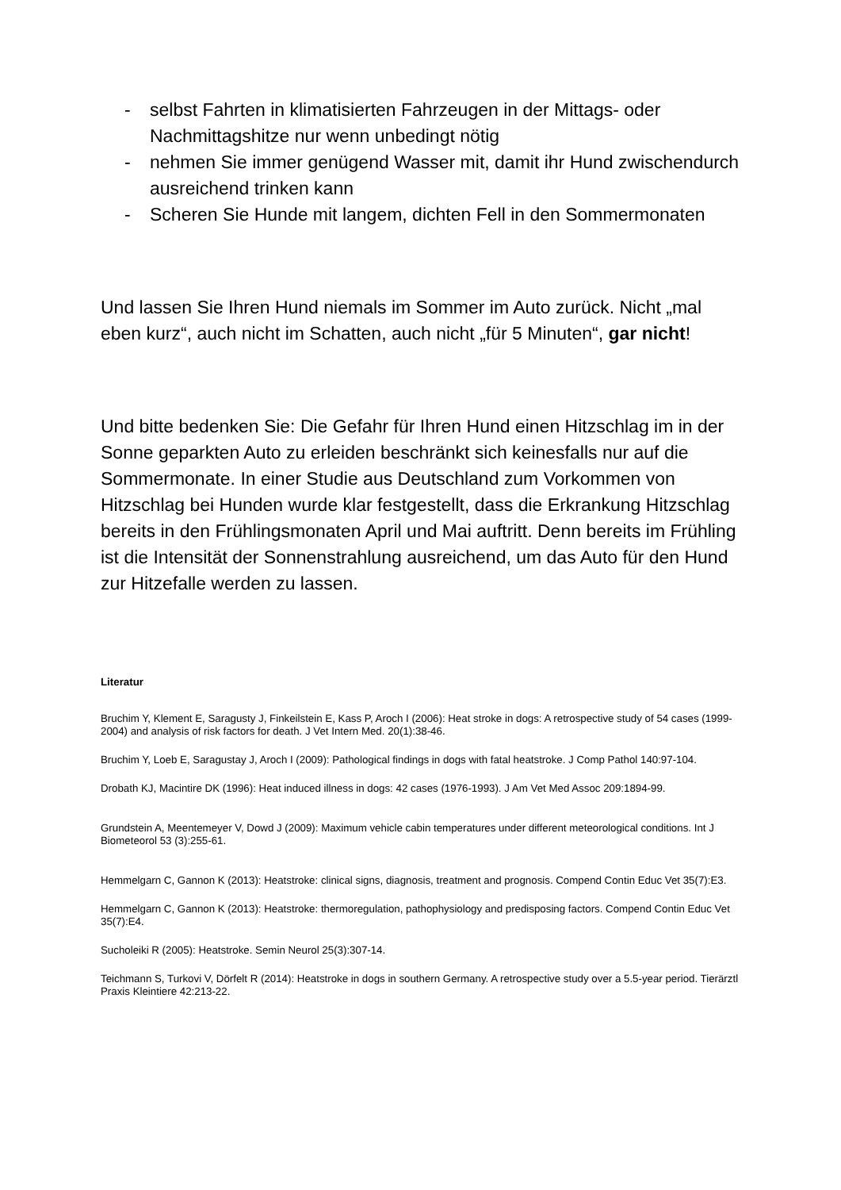- selbst Fahrten in klimatisierten Fahrzeugen in der Mittags- oder Nachmittagshitze nur wenn unbedingt nötig
- nehmen Sie immer genügend Wasser mit, damit ihr Hund zwischendurch ausreichend trinken kann
- Scheren Sie Hunde mit langem, dichten Fell in den Sommermonaten
Und lassen Sie Ihren Hund niemals im Sommer im Auto zurück. Nicht „mal eben kurz“, auch nicht im Schatten, auch nicht „für 5 Minuten“, gar nicht!
Und bitte bedenken Sie: Die Gefahr für Ihren Hund einen Hitzschlag im in der Sonne geparkten Auto zu erleiden beschränkt sich keinesfalls nur auf die Sommermonate. In einer Studie aus Deutschland zum Vorkommen von Hitzschlag bei Hunden wurde klar festgestellt, dass die Erkrankung Hitzschlag bereits in den Frühlingsmonaten April und Mai auftritt. Denn bereits im Frühling ist die Intensität der Sonnenstrahlung ausreichend, um das Auto für den Hund zur Hitzefalle werden zu lassen.
Literatur
Bruchim Y, Klement E, Saragusty J, Finkeilstein E, Kass P, Aroch I (2006): Heat stroke in dogs: A retrospective study of 54 cases (1999-2004) and analysis of risk factors for death. J Vet Intern Med. 20(1):38-46.
Bruchim Y, Loeb E, Saragustay J, Aroch I (2009): Pathological findings in dogs with fatal heatstroke. J Comp Pathol 140:97-104.
Drobath KJ, Macintire DK (1996): Heat induced illness in dogs: 42 cases (1976-1993). J Am Vet Med Assoc 209:1894-99.
Grundstein A, Meentemeyer V, Dowd J (2009): Maximum vehicle cabin temperatures under different meteorological conditions. Int J Biometeorol 53 (3):255-61.
Hemmelgarn C, Gannon K (2013): Heatstroke: clinical signs, diagnosis, treatment and prognosis. Compend Contin Educ Vet 35(7):E3.
Hemmelgarn C, Gannon K (2013): Heatstroke: thermoregulation, pathophysiology and predisposing factors. Compend Contin Educ Vet 35(7):E4.
Sucholeiki R (2005): Heatstroke. Semin Neurol 25(3):307-14.
Teichmann S, Turkovi V, Dörfelt R (2014): Heatstroke in dogs in southern Germany. A retrospective study over a 5.5-year period. Tierärztl Praxis Kleintiere 42:213-22.